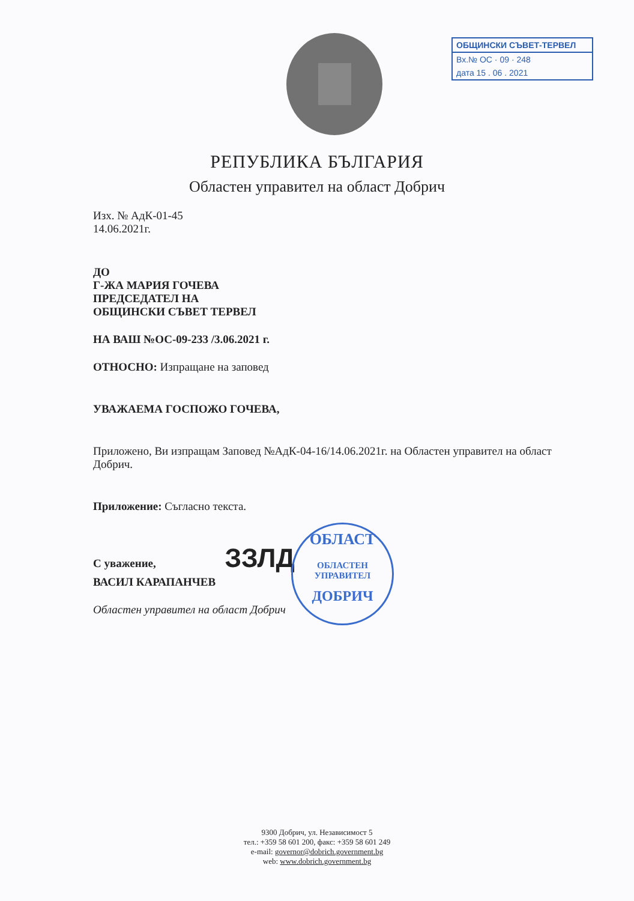ОБЩИНСКИ СЪВЕТ-ТЕРВЕЛ
Вх.№ ОС · 09 · 248
дата 15 . 06 . 2021
РЕПУБЛИКА БЪЛГАРИЯ
Областен управител на област Добрич
Изх. № АдК-01-45
14.06.2021г.
ДО
Г-ЖА МАРИЯ ГОЧЕВА
ПРЕДСЕДАТЕЛ НА
ОБЩИНСКИ СЪВЕТ ТЕРВЕЛ
НА ВАШ №ОС-09-233 /3.06.2021 г.
ОТНОСНО: Изпращане на заповед
УВАЖАЕМА ГОСПОЖО ГОЧЕВА,
Приложено, Ви изпращам Заповед №АдК-04-16/14.06.2021г. на Областен управител на област Добрич.
Приложение: Съгласно текста.
С уважение, ЗЗЛД
ВАСИЛ КАРАПАНЧЕВ
Областен управител на област Добрич
ОБЛАСТ
ОБЛАСТЕН
УПРАВИТЕЛ
ДОБРИЧ
9300 Добрич, ул. Независимост 5
тел.: +359 58 601 200, факс: +359 58 601 249
e-mail: governor@dobrich.government.bg
web: www.dobrich.government.bg